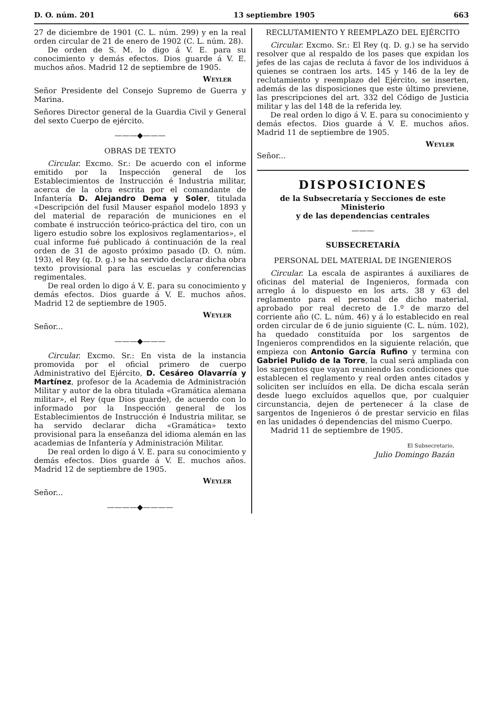D. O. núm. 201 13 septiembre 1905 663
27 de diciembre de 1901 (C. L. núm. 299) y en la real orden circular de 21 de enero de 1902 (C. L. núm. 28).
De orden de S. M. lo digo á V. E. para su conocimiento y demás efectos. Dios guarde á V. E. muchos años. Madrid 12 de septiembre de 1905.
Weyler
Señor Presidente del Consejo Supremo de Guerra y Marina.
Señores Director general de la Guardia Civil y General del sexto Cuerpo de ejército.
———◆———
OBRAS DE TEXTO
Circular. Excmo. Sr.: De acuerdo con el informe emitido por la Inspección general de los Establecimientos de Instrucción é Industria militar, acerca de la obra escrita por el comandante de Infantería D. Alejandro Dema y Soler, titulada «Descripción del fusil Mauser español modelo 1893 y del material de reparación de municiones en el combate é instrucción teórico-práctica del tiro, con un ligero estudio sobre los explosivos reglamentarios», el cual informe fué publicado á continuación de la real orden de 31 de agosto próximo pasado (D. O. núm. 193), el Rey (q. D. g.) se ha servido declarar dicha obra texto provisional para las escuelas y conferencias regimentales.
De real orden lo digo á V. E. para su conocimiento y demás efectos. Dios guarde á V. E. muchos años. Madrid 12 de septiembre de 1905.
Weyler
Señor...
———◆———
Circular. Excmo. Sr.: En vista de la instancia promovida por el oficial primero de cuerpo Administrativo del Ejército, D. Cesáreo Olavarría y Martínez, profesor de la Academia de Administración Militar y autor de la obra titulada «Gramática alemana militar», el Rey (que Dios guarde), de acuerdo con lo informado por la Inspección general de los Establecimientos de Instrucción é Industria militar, se ha servido declarar dicha «Gramática» texto provisional para la enseñanza del idioma alemán en las academias de Infantería y Administración Militar.
De real orden lo digo á V. E. para su conocimiento y demás efectos. Dios guarde á V. E. muchos años. Madrid 12 de septiembre de 1905.
Weyler
Señor...
————◆————
RECLUTAMIENTO Y REEMPLAZO DEL EJÉRCITO
Circular. Excmo. Sr.: El Rey (q. D. g.) se ha servido resolver que al respaldo de los pases que expidan los jefes de las cajas de recluta á favor de los individuos á quienes se contraen los arts. 145 y 146 de la ley de reclutamiento y reemplazo del Ejército, se inserten, además de las disposiciones que este último previene, las prescripciones del art. 332 del Código de Justicia militar y las del 148 de la referida ley.
De real orden lo digo á V. E. para su conocimiento y demás efectos. Dios guarde á V. E. muchos años. Madrid 11 de septiembre de 1905.
Weyler
Señor...
DISPOSICIONES
de la Subsecretaría y Secciones de este Ministerio
y de las dependencias centrales
———
SUBSECRETARÍA
PERSONAL DEL MATERIAL DE INGENIEROS
Circular. La escala de aspirantes á auxiliares de oficinas del material de Ingenieros, formada con arreglo á lo dispuesto en los arts. 38 y 63 del reglamento para el personal de dicho material, aprobado por real decreto de 1.º de marzo del corriente año (C. L. núm. 46) y á lo establecido en real orden circular de 6 de junio siguiente (C. L. núm. 102), ha quedado constituída por los sargentos de Ingenieros comprendidos en la siguiente relación, que empieza con Antonio García Rufino y termina con Gabriel Pulido de la Torre, la cual será ampliada con los sargentos que vayan reuniendo las condiciones que establecen el reglamento y real orden antes citados y soliciten ser incluídos en ella. De dicha escala serán desde luego excluídos aquellos que, por cualquier circunstancia, dejen de pertenecer á la clase de sargentos de Ingenieros ó de prestar servicio en filas en las unidades ó dependencias del mismo Cuerpo.
Madrid 11 de septiembre de 1905.
El Subsecretario,
Julio Domingo Bazán